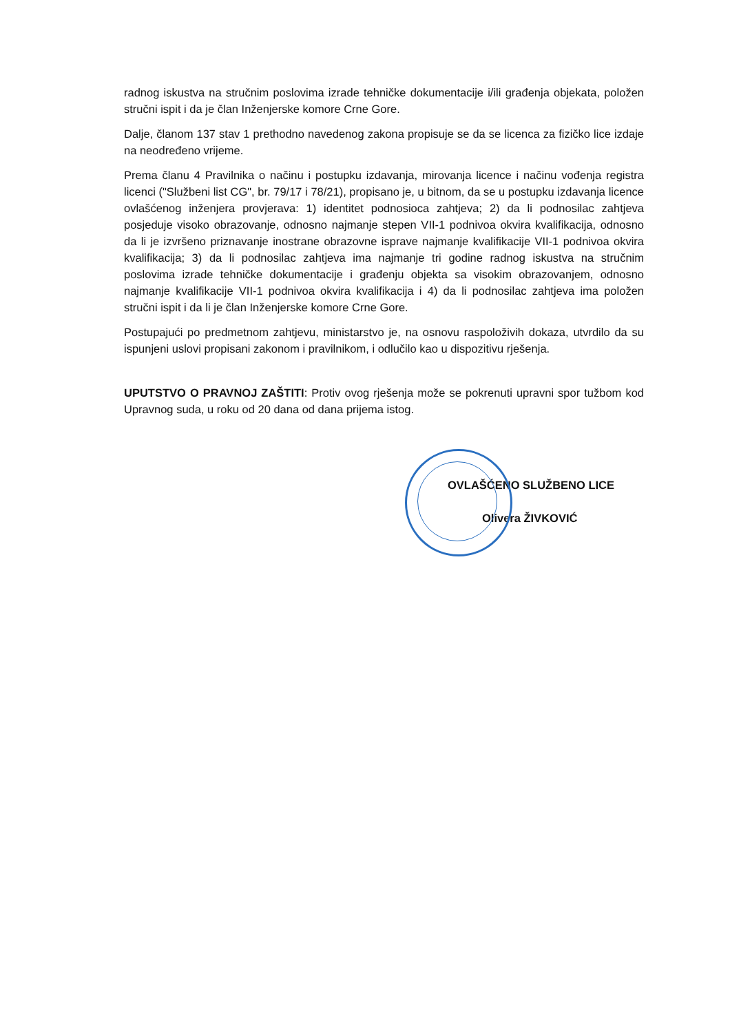radnog iskustva na stručnim poslovima izrade tehničke dokumentacije i/ili građenja objekata, položen stručni ispit i da je član Inženjerske komore Crne Gore.
Dalje, članom 137 stav 1 prethodno navedenog zakona propisuje se da se licenca za fizičko lice izdaje na neodređeno vrijeme.
Prema članu 4 Pravilnika o načinu i postupku izdavanja, mirovanja licence i načinu vođenja registra licenci ("Službeni list CG", br. 79/17 i 78/21), propisano je, u bitnom, da se u postupku izdavanja licence ovlašćenog inženjera provjerava: 1) identitet podnosioca zahtjeva; 2) da li podnosilac zahtjeva posjeduje visoko obrazovanje, odnosno najmanje stepen VII-1 podnivoa okvira kvalifikacija, odnosno da li je izvršeno priznavanje inostrane obrazovne isprave najmanje kvalifikacije VII-1 podnivoa okvira kvalifikacija; 3) da li podnosilac zahtjeva ima najmanje tri godine radnog iskustva na stručnim poslovima izrade tehničke dokumentacije i građenju objekta sa visokim obrazovanjem, odnosno najmanje kvalifikacije VII-1 podnivoa okvira kvalifikacija i 4) da li podnosilac zahtjeva ima položen stručni ispit i da li je član Inženjerske komore Crne Gore.
Postupajući po predmetnom zahtjevu, ministarstvo je, na osnovu raspoloživih dokaza, utvrdilo da su ispunjeni uslovi propisani zakonom i pravilnikom, i odlučilo kao u dispozitivu rješenja.
UPUTSTVO O PRAVNOJ ZAŠTITI: Protiv ovog rješenja može se pokrenuti upravni spor tužbom kod Upravnog suda, u roku od 20 dana od dana prijema istog.
OVLAŠĆENO SLUŽBENO LICE
Olivera ŽIVKOVIĆ